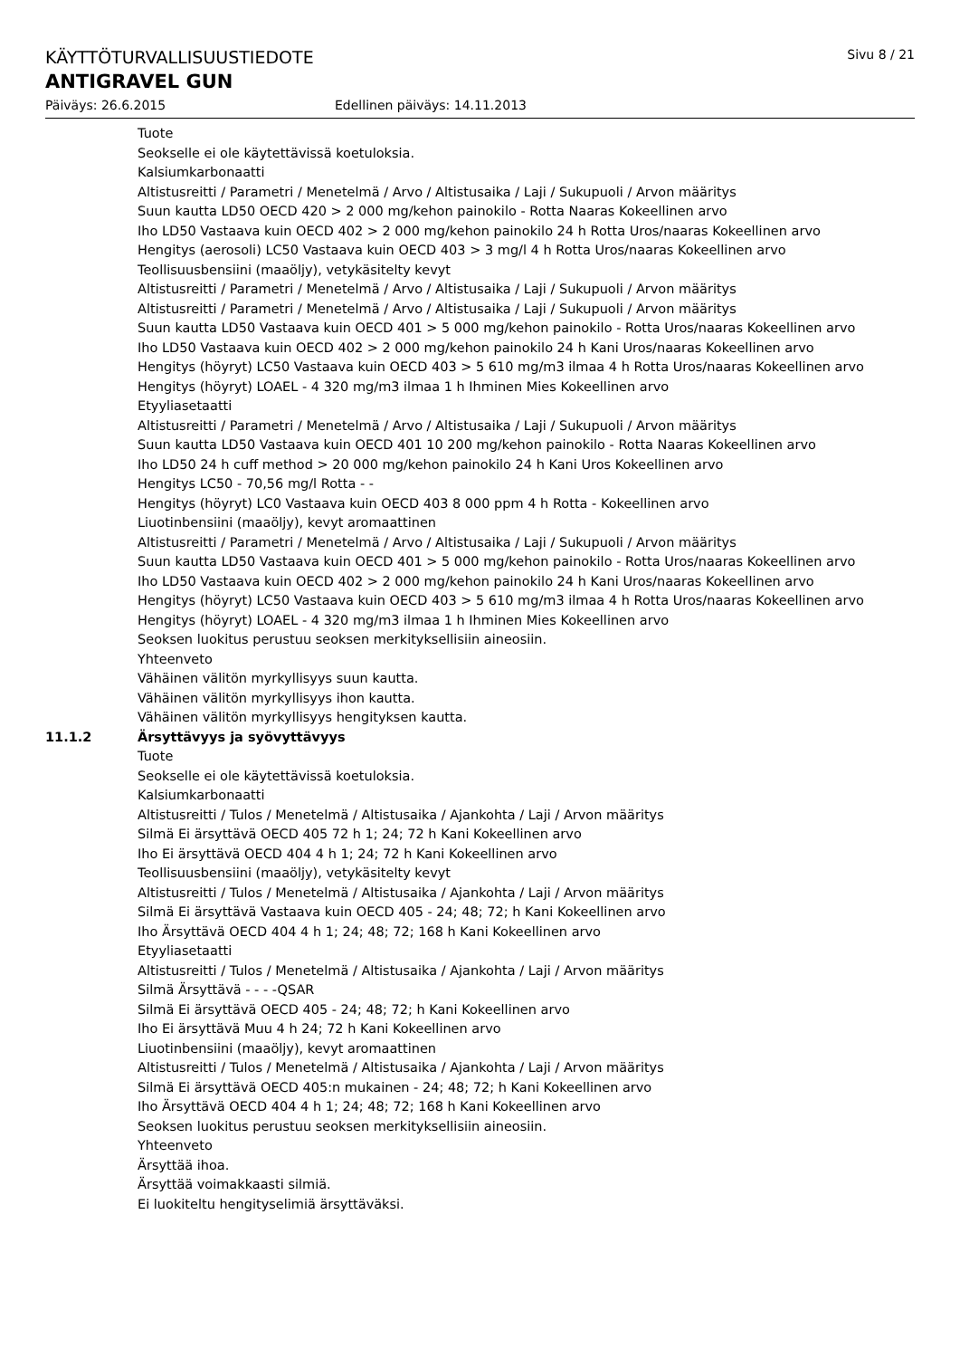KÄYTTÖTURVALLISUUSTIEDOTE Sivu 8 / 21
ANTIGRAVEL GUN
Päiväys: 26.6.2015 Edellinen päiväys: 14.11.2013
Tuote
Seokselle ei ole käytettävissä koetuloksia.
Kalsiumkarbonaatti
Altistusreitti / Parametri / Menetelmä / Arvo / Altistusaika / Laji / Sukupuoli / Arvon määritys
Suun kautta LD50 OECD 420 > 2 000 mg/kehon painokilo - Rotta Naaras Kokeellinen arvo
Iho LD50 Vastaava kuin OECD 402 > 2 000 mg/kehon painokilo 24 h Rotta Uros/naaras Kokeellinen arvo
Hengitys (aerosoli) LC50 Vastaava kuin OECD 403 > 3 mg/l 4 h Rotta Uros/naaras Kokeellinen arvo
Teollisuusbensiini (maaöljy), vetykäsitelty kevyt
Altistusreitti / Parametri / Menetelmä / Arvo / Altistusaika / Laji / Sukupuoli / Arvon määritys
Altistusreitti / Parametri / Menetelmä / Arvo / Altistusaika / Laji / Sukupuoli / Arvon määritys
Suun kautta LD50 Vastaava kuin OECD 401 > 5 000 mg/kehon painokilo - Rotta Uros/naaras Kokeellinen arvo
Iho LD50 Vastaava kuin OECD 402 > 2 000 mg/kehon painokilo 24 h Kani Uros/naaras Kokeellinen arvo
Hengitys (höyryt) LC50 Vastaava kuin OECD 403 > 5 610 mg/m3 ilmaa 4 h Rotta Uros/naaras Kokeellinen arvo
Hengitys (höyryt) LOAEL - 4 320 mg/m3 ilmaa 1 h Ihminen Mies Kokeellinen arvo
Etyyliasetaatti
Altistusreitti / Parametri / Menetelmä / Arvo / Altistusaika / Laji / Sukupuoli / Arvon määritys
Suun kautta LD50 Vastaava kuin OECD 401 10 200 mg/kehon painokilo - Rotta Naaras Kokeellinen arvo
Iho LD50 24 h cuff method > 20 000 mg/kehon painokilo 24 h Kani Uros Kokeellinen arvo
Hengitys LC50 - 70,56 mg/l Rotta - -
Hengitys (höyryt) LC0 Vastaava kuin OECD 403 8 000 ppm 4 h Rotta - Kokeellinen arvo
Liuotinbensiini (maaöljy), kevyt aromaattinen
Altistusreitti / Parametri / Menetelmä / Arvo / Altistusaika / Laji / Sukupuoli / Arvon määritys
Suun kautta LD50 Vastaava kuin OECD 401 > 5 000 mg/kehon painokilo - Rotta Uros/naaras Kokeellinen arvo
Iho LD50 Vastaava kuin OECD 402 > 2 000 mg/kehon painokilo 24 h Kani Uros/naaras Kokeellinen arvo
Hengitys (höyryt) LC50 Vastaava kuin OECD 403 > 5 610 mg/m3 ilmaa 4 h Rotta Uros/naaras Kokeellinen arvo
Hengitys (höyryt) LOAEL - 4 320 mg/m3 ilmaa 1 h Ihminen Mies Kokeellinen arvo
Seoksen luokitus perustuu seoksen merkityksellisiin aineosiin.
Yhteenveto
Vähäinen välitön myrkyllisyys suun kautta.
Vähäinen välitön myrkyllisyys ihon kautta.
Vähäinen välitön myrkyllisyys hengityksen kautta.
11.1.2 Ärsyttävyys ja syövyttävyys
Tuote
Seokselle ei ole käytettävissä koetuloksia.
Kalsiumkarbonaatti
Altistusreitti / Tulos / Menetelmä / Altistusaika / Ajankohta / Laji / Arvon määritys
Silmä Ei ärsyttävä OECD 405 72 h 1; 24; 72 h Kani Kokeellinen arvo
Iho Ei ärsyttävä OECD 404 4 h 1; 24; 72 h Kani Kokeellinen arvo
Teollisuusbensiini (maaöljy), vetykäsitelty kevyt
Altistusreitti / Tulos / Menetelmä / Altistusaika / Ajankohta / Laji / Arvon määritys
Silmä Ei ärsyttävä Vastaava kuin OECD 405 - 24; 48; 72; h Kani Kokeellinen arvo
Iho Ärsyttävä OECD 404 4 h 1; 24; 48; 72; 168 h Kani Kokeellinen arvo
Etyyliasetaatti
Altistusreitti / Tulos / Menetelmä / Altistusaika / Ajankohta / Laji / Arvon määritys
Silmä Ärsyttävä - - - -QSAR
Silmä Ei ärsyttävä OECD 405 - 24; 48; 72; h Kani Kokeellinen arvo
Iho Ei ärsyttävä Muu 4 h 24; 72 h Kani Kokeellinen arvo
Liuotinbensiini (maaöljy), kevyt aromaattinen
Altistusreitti / Tulos / Menetelmä / Altistusaika / Ajankohta / Laji / Arvon määritys
Silmä Ei ärsyttävä OECD 405:n mukainen - 24; 48; 72; h Kani Kokeellinen arvo
Iho Ärsyttävä OECD 404 4 h 1; 24; 48; 72; 168 h Kani Kokeellinen arvo
Seoksen luokitus perustuu seoksen merkityksellisiin aineosiin.
Yhteenveto
Ärsyttää ihoa.
Ärsyttää voimakkaasti silmiä.
Ei luokiteltu hengityselimiä ärsyttäväksi.